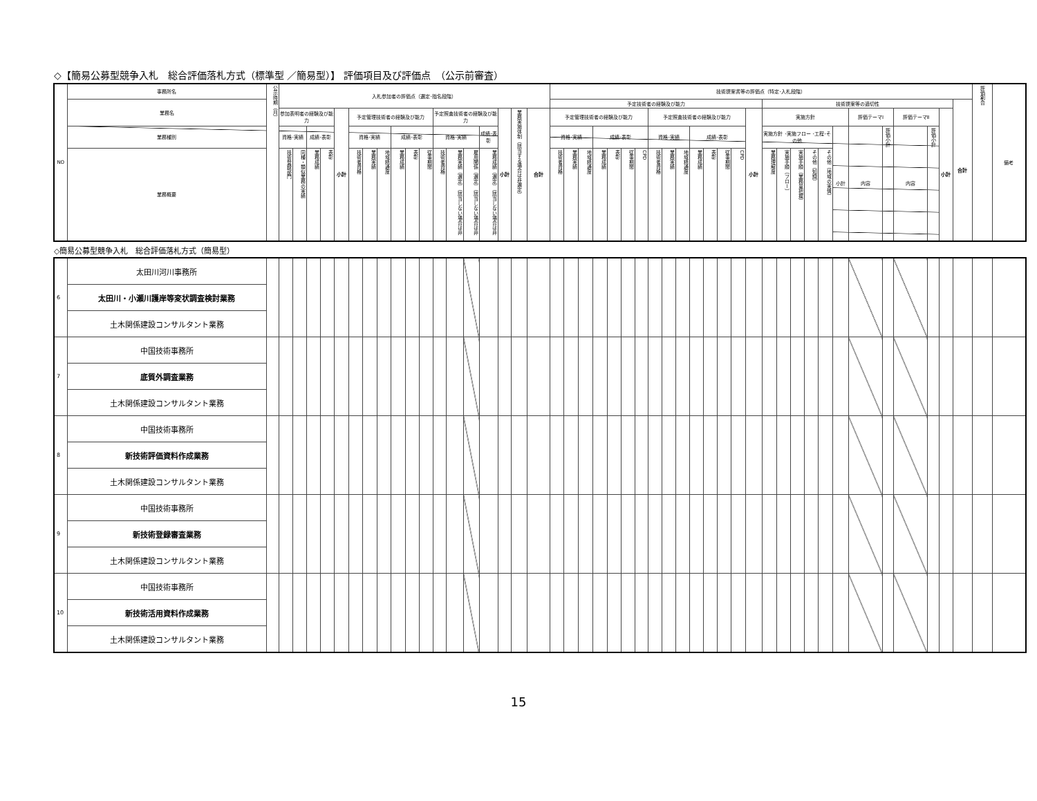◇【簡易公募型競争入札　総合評価落札方式（標準型 ／簡易型）】 評価項目及び評価点　（公示前審査）
| NO | 事務所名 | 公示時期（月） | 入札参加者の評価点（選定･指名段階） | | | | | | | | | | | | | | | | | | 技術提案書等の評価点（特定･入札段階） | | | | | | | | | | | | | | | | | | | | | | | | | | | 評価割合 | 備考 |
| | 業務名 | | | | | | | | | | | | | | | | | | | | 予定技術者の経験及び能力 | | | | | | | | | | | | | | | 技術提案等の適切性 | | | | | | | | | | | 合計 | | |
| | | | 参加表明者の経験及び能力 | | | | 小計 | 予定管理技術者の経験及び能力 | | | | | | 予定照査技術者の経験及び能力 | | | | 小計 | 業務実施体制（該当する場合は非選定） | 合計 | 予定管理技術者の経験及び能力 | | | | | | | 予定照査技術者の経験及び能力 | | | | | | | 小計 | 実施方針 | | | | | | 評価テーマⅠ | | 評価テーマⅡ | | 小計 | | | |
| | 業務種別 | | 資格･実績 | | 成績･表彰 | | | 資格･実績 | | | 成績･表彰 | | | 資格･実績 | | | 成績･表彰 | | | | 資格･実績 | | | 成績･表彰 | | | | 資格･実績 | | | 成績･表彰 | | | | | 実施方針 ･実施フロー ･工程･その他 | | | | | 小計 | 内容 | 評価小計 | 内容 | 評価小計 | | | | |
| | 業務概要 | | 技術登録部門 | 同種・類似業務の実績 | 業務成績 | 表彰 | | 技術者資格 | 業務実績 | 地域精通度 | 業務成績 | 表彰 | 従事期間 | 技術者資格 | 業務実績（選定）（該当しない場合は非 | 雇用関係（選定）（該当しない場合は非 | 業務成績（選定）（該当しない場合は非 | | | | 技術者資格 | 業務実績 | 地域精通度 | 業務成績 | 表彰 | 従事期間 | CPD | 技術者資格 | 業務実績 | 地域精通度 | 業務成績 | 表彰 | 従事期間 | CPD | | 業務理解度 | 実施手順（フロー） | 実施手順（業務量把握） | その他（知識） | その他（地域の実情） | | | | | | | | | |
◇簡易公募型競争入札　総合評価落札方式（簡易型）
| 6 | 太田川河川事務所 | | | | | | | | | | | | | | | | | | | | | | | | | | | | | | | | | | | | | | | | | | | | | | | | |
| | 太田川・小瀬川護岸等変状調査検討業務 | | | | | | | | | | | | | | | | | | | | | | | | | | | | | | | | | | | | | | | | | | | | | | | | |
| | 土木関係建設コンサルタント業務 | | | | | | | | | | | | | | | | | | | | | | | | | | | | | | | | | | | | | | | | | | | | | | | | |
| 7 | 中国技術事務所 | | | | | | | | | | | | | | | | | | | | | | | | | | | | | | | | | | | | | | | | | | | | | | | | |
| | 底質外調査業務 | | | | | | | | | | | | | | | | | | | | | | | | | | | | | | | | | | | | | | | | | | | | | | | | |
| | 土木関係建設コンサルタント業務 | | | | | | | | | | | | | | | | | | | | | | | | | | | | | | | | | | | | | | | | | | | | | | | | |
| 8 | 中国技術事務所 | | | | | | | | | | | | | | | | | | | | | | | | | | | | | | | | | | | | | | | | | | | | | | | | |
| | 新技術評価資料作成業務 | | | | | | | | | | | | | | | | | | | | | | | | | | | | | | | | | | | | | | | | | | | | | | | | |
| | 土木関係建設コンサルタント業務 | | | | | | | | | | | | | | | | | | | | | | | | | | | | | | | | | | | | | | | | | | | | | | | | |
| 9 | 中国技術事務所 | | | | | | | | | | | | | | | | | | | | | | | | | | | | | | | | | | | | | | | | | | | | | | | | |
| | 新技術登録審査業務 | | | | | | | | | | | | | | | | | | | | | | | | | | | | | | | | | | | | | | | | | | | | | | | | |
| | 土木関係建設コンサルタント業務 | | | | | | | | | | | | | | | | | | | | | | | | | | | | | | | | | | | | | | | | | | | | | | | | |
| 10 | 中国技術事務所 | | | | | | | | | | | | | | | | | | | | | | | | | | | | | | | | | | | | | | | | | | | | | | | | |
| | 新技術活用資料作成業務 | | | | | | | | | | | | | | | | | | | | | | | | | | | | | | | | | | | | | | | | | | | | | | | | |
| | 土木関係建設コンサルタント業務 | | | | | | | | | | | | | | | | | | | | | | | | | | | | | | | | | | | | | | | | | | | | | | | | |
15